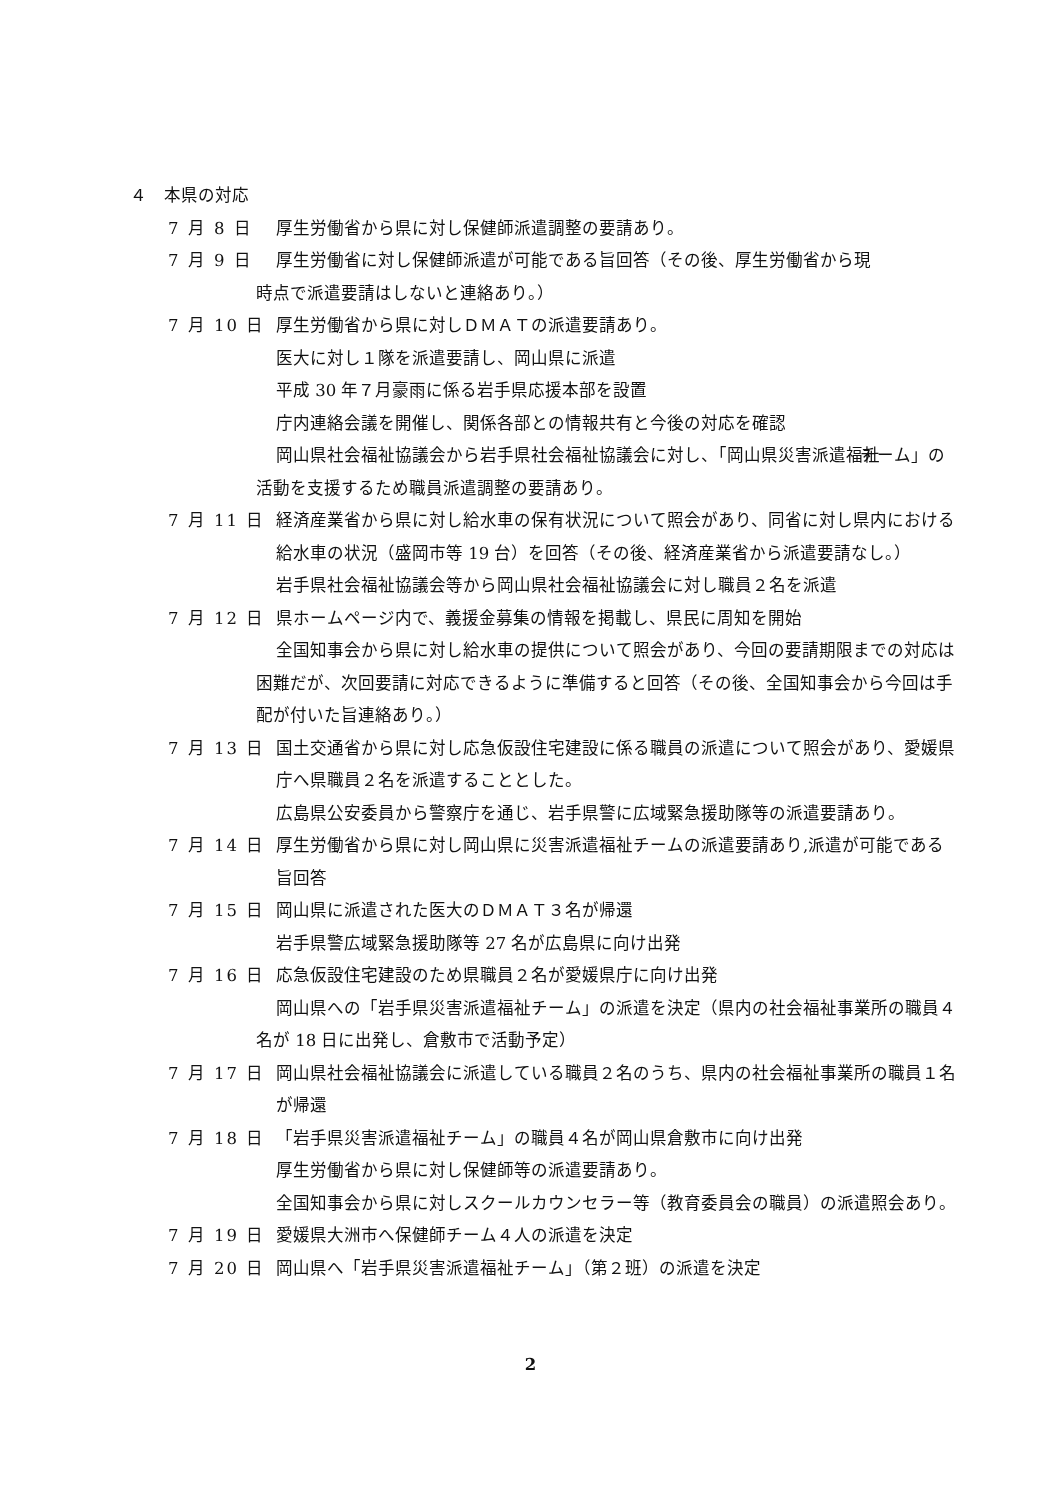４　本県の対応
7 月 8 日 厚生労働省から県に対し保健師派遣調整の要請あり。
7 月 9 日 厚生労働省に対し保健師派遣が可能である旨回答（その後、厚生労働省から現
時点で派遣要請はしないと連絡あり。）
7 月 10 日 厚生労働省から県に対しＤＭＡＴの派遣要請あり。
医大に対し１隊を派遣要請し、岡山県に派遣
平成 30 年７月豪雨に係る岩手県応援本部を設置
庁内連絡会議を開催し、関係各部との情報共有と今後の対応を確認
岡山県社会福祉協議会から岩手県社会福祉協議会に対し、「岡山県災害派遣福祉 チーム」の活動を支援するため職員派遣調整の要請あり。
7 月 11 日 経済産業省から県に対し給水車の保有状況について照会があり、同省に対し県内における給水車の状況（盛岡市等 19 台）を回答（その後、経済産業省から派遣要請なし。）
岩手県社会福祉協議会等から岡山県社会福祉協議会に対し職員２名を派遣
7 月 12 日 県ホームページ内で、義援金募集の情報を掲載し、県民に周知を開始
全国知事会から県に対し給水車の提供について照会があり、今回の要請期限までの対応は困難だが、次回要請に対応できるように準備すると回答（その後、全国知事会から今回は手配が付いた旨連絡あり。）
7 月 13 日 国土交通省から県に対し応急仮設住宅建設に係る職員の派遣について照会があり、愛媛県庁へ県職員２名を派遣することとした。
広島県公安委員から警察庁を通じ、岩手県警に広域緊急援助隊等の派遣要請あり。
7 月 14 日 厚生労働省から県に対し岡山県に災害派遣福祉チームの派遣要請あり,派遣が可能である旨回答
7 月 15 日 岡山県に派遣された医大のＤＭＡＴ３名が帰還
岩手県警広域緊急援助隊等 27 名が広島県に向け出発
7 月 16 日 応急仮設住宅建設のため県職員２名が愛媛県庁に向け出発
岡山県への「岩手県災害派遣福祉チーム」の派遣を決定（県内の社会福祉事業所の職員４名が 18 日に出発し、倉敷市で活動予定）
7 月 17 日 岡山県社会福祉協議会に派遣している職員２名のうち、県内の社会福祉事業所の職員１名が帰還
7 月 18 日 「岩手県災害派遣福祉チーム」の職員４名が岡山県倉敷市に向け出発
厚生労働省から県に対し保健師等の派遣要請あり。
全国知事会から県に対しスクールカウンセラー等（教育委員会の職員）の派遣照会あり。
7 月 19 日 愛媛県大洲市へ保健師チーム４人の派遣を決定
7 月 20 日 岡山県へ「岩手県災害派遣福祉チーム」（第２班）の派遣を決定
2